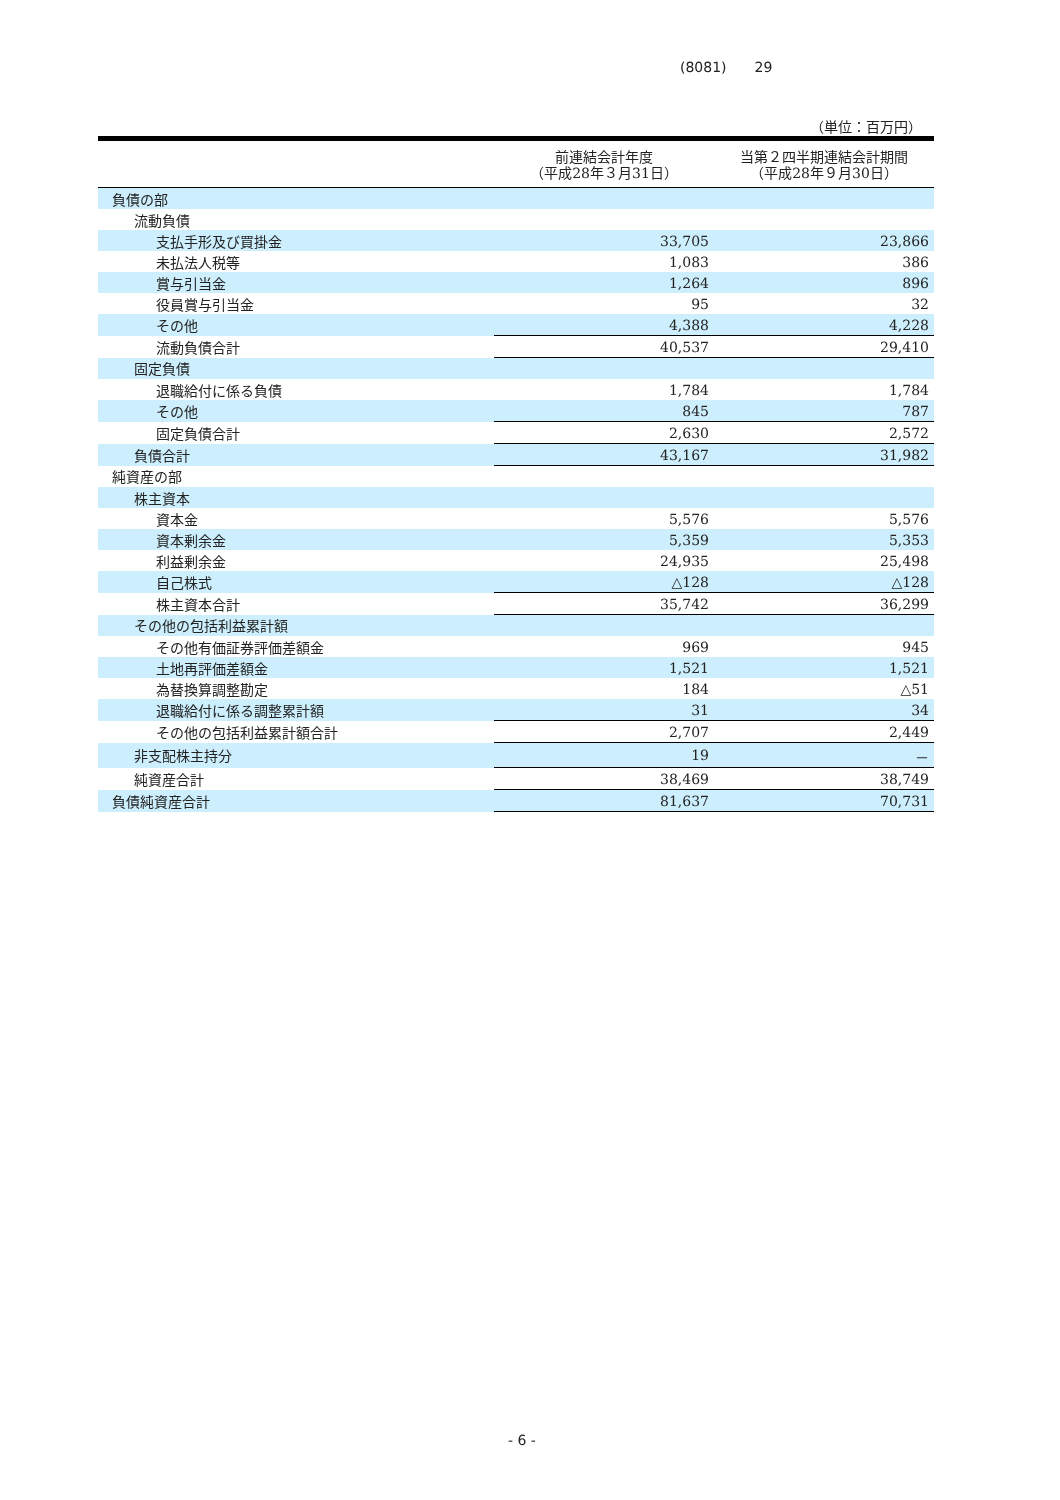(8081)　　29
（単位：百万円）
| | 前連結会計年度 （平成28年３月31日） | 当第２四半期連結会計期間 （平成28年９月30日） |
| --- | --- | --- |
| 負債の部 | | |
| 流動負債 | | |
| 支払手形及び買掛金 | 33,705 | 23,866 |
| 未払法人税等 | 1,083 | 386 |
| 賞与引当金 | 1,264 | 896 |
| 役員賞与引当金 | 95 | 32 |
| その他 | 4,388 | 4,228 |
| 流動負債合計 | 40,537 | 29,410 |
| 固定負債 | | |
| 退職給付に係る負債 | 1,784 | 1,784 |
| その他 | 845 | 787 |
| 固定負債合計 | 2,630 | 2,572 |
| 負債合計 | 43,167 | 31,982 |
| 純資産の部 | | |
| 株主資本 | | |
| 資本金 | 5,576 | 5,576 |
| 資本剰余金 | 5,359 | 5,353 |
| 利益剰余金 | 24,935 | 25,498 |
| 自己株式 | △128 | △128 |
| 株主資本合計 | 35,742 | 36,299 |
| その他の包括利益累計額 | | |
| その他有価証券評価差額金 | 969 | 945 |
| 土地再評価差額金 | 1,521 | 1,521 |
| 為替換算調整勘定 | 184 | △51 |
| 退職給付に係る調整累計額 | 31 | 34 |
| その他の包括利益累計額合計 | 2,707 | 2,449 |
| 非支配株主持分 | 19 | － |
| 純資産合計 | 38,469 | 38,749 |
| 負債純資産合計 | 81,637 | 70,731 |
- 6 -